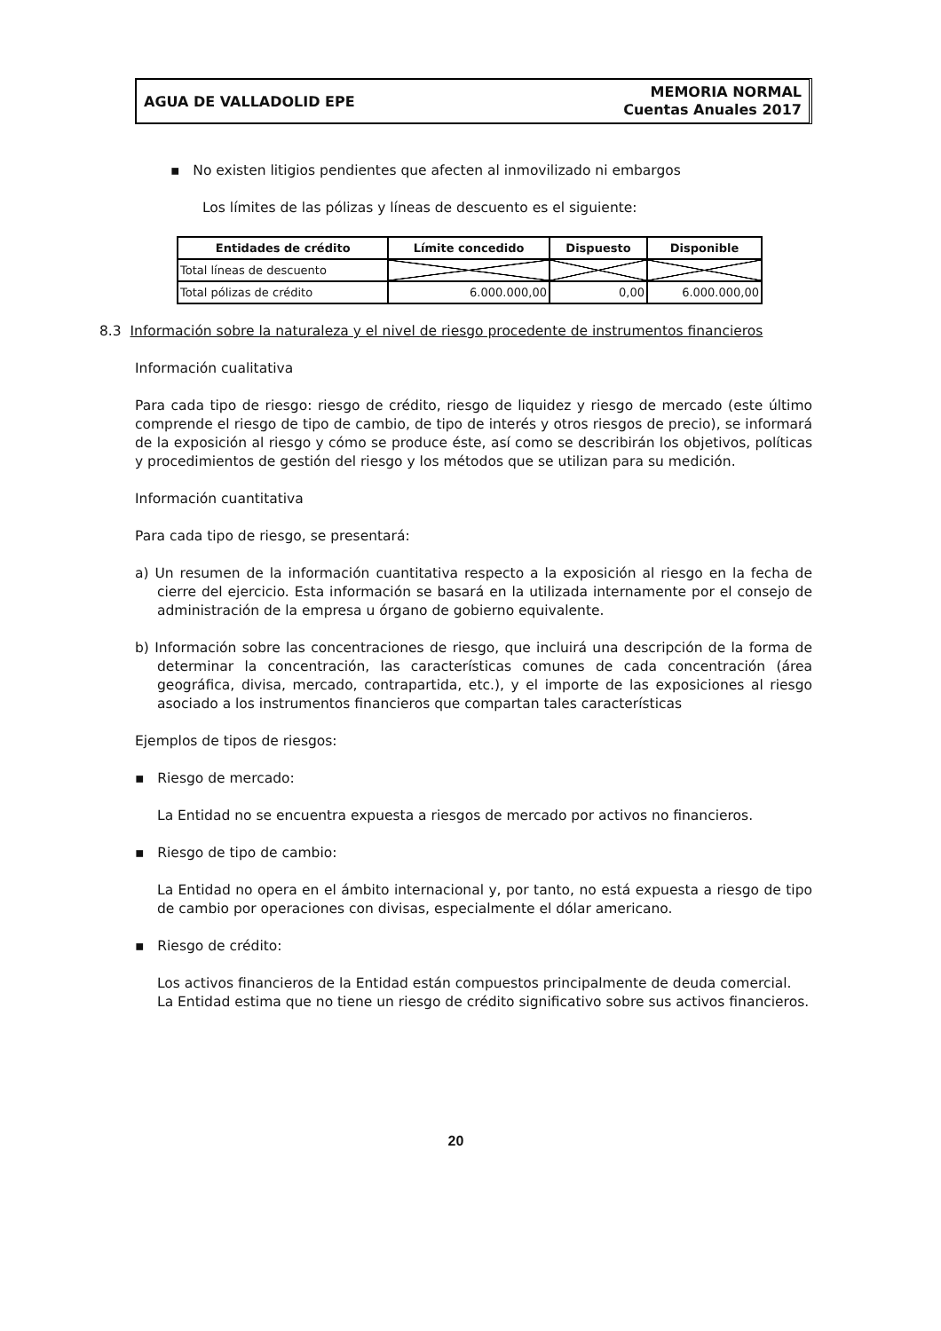AGUA DE VALLADOLID EPE
MEMORIA NORMAL
Cuentas Anuales 2017
▪ No existen litigios pendientes que afecten al inmovilizado ni embargos
Los límites de las pólizas y líneas de descuento es el siguiente:
| Entidades de crédito | Límite concedido | Dispuesto | Disponible |
| --- | --- | --- | --- |
| Total líneas de descuento | | | |
| Total pólizas de crédito | 6.000.000,00 | 0,00 | 6.000.000,00 |
8.3 Información sobre la naturaleza y el nivel de riesgo procedente de instrumentos financieros
Información cualitativa
Para cada tipo de riesgo: riesgo de crédito, riesgo de liquidez y riesgo de mercado (este último comprende el riesgo de tipo de cambio, de tipo de interés y otros riesgos de precio), se informará de la exposición al riesgo y cómo se produce éste, así como se describirán los objetivos, políticas y procedimientos de gestión del riesgo y los métodos que se utilizan para su medición.
Información cuantitativa
Para cada tipo de riesgo, se presentará:
a) Un resumen de la información cuantitativa respecto a la exposición al riesgo en la fecha de cierre del ejercicio. Esta información se basará en la utilizada internamente por el consejo de administración de la empresa u órgano de gobierno equivalente.
b) Información sobre las concentraciones de riesgo, que incluirá una descripción de la forma de determinar la concentración, las características comunes de cada concentración (área geográfica, divisa, mercado, contrapartida, etc.), y el importe de las exposiciones al riesgo asociado a los instrumentos financieros que compartan tales características
Ejemplos de tipos de riesgos:
▪ Riesgo de mercado:
La Entidad no se encuentra expuesta a riesgos de mercado por activos no financieros.
▪ Riesgo de tipo de cambio:
La Entidad no opera en el ámbito internacional y, por tanto, no está expuesta a riesgo de tipo de cambio por operaciones con divisas, especialmente el dólar americano.
▪ Riesgo de crédito:
Los activos financieros de la Entidad están compuestos principalmente de deuda comercial.
La Entidad estima que no tiene un riesgo de crédito significativo sobre sus activos financieros.
20